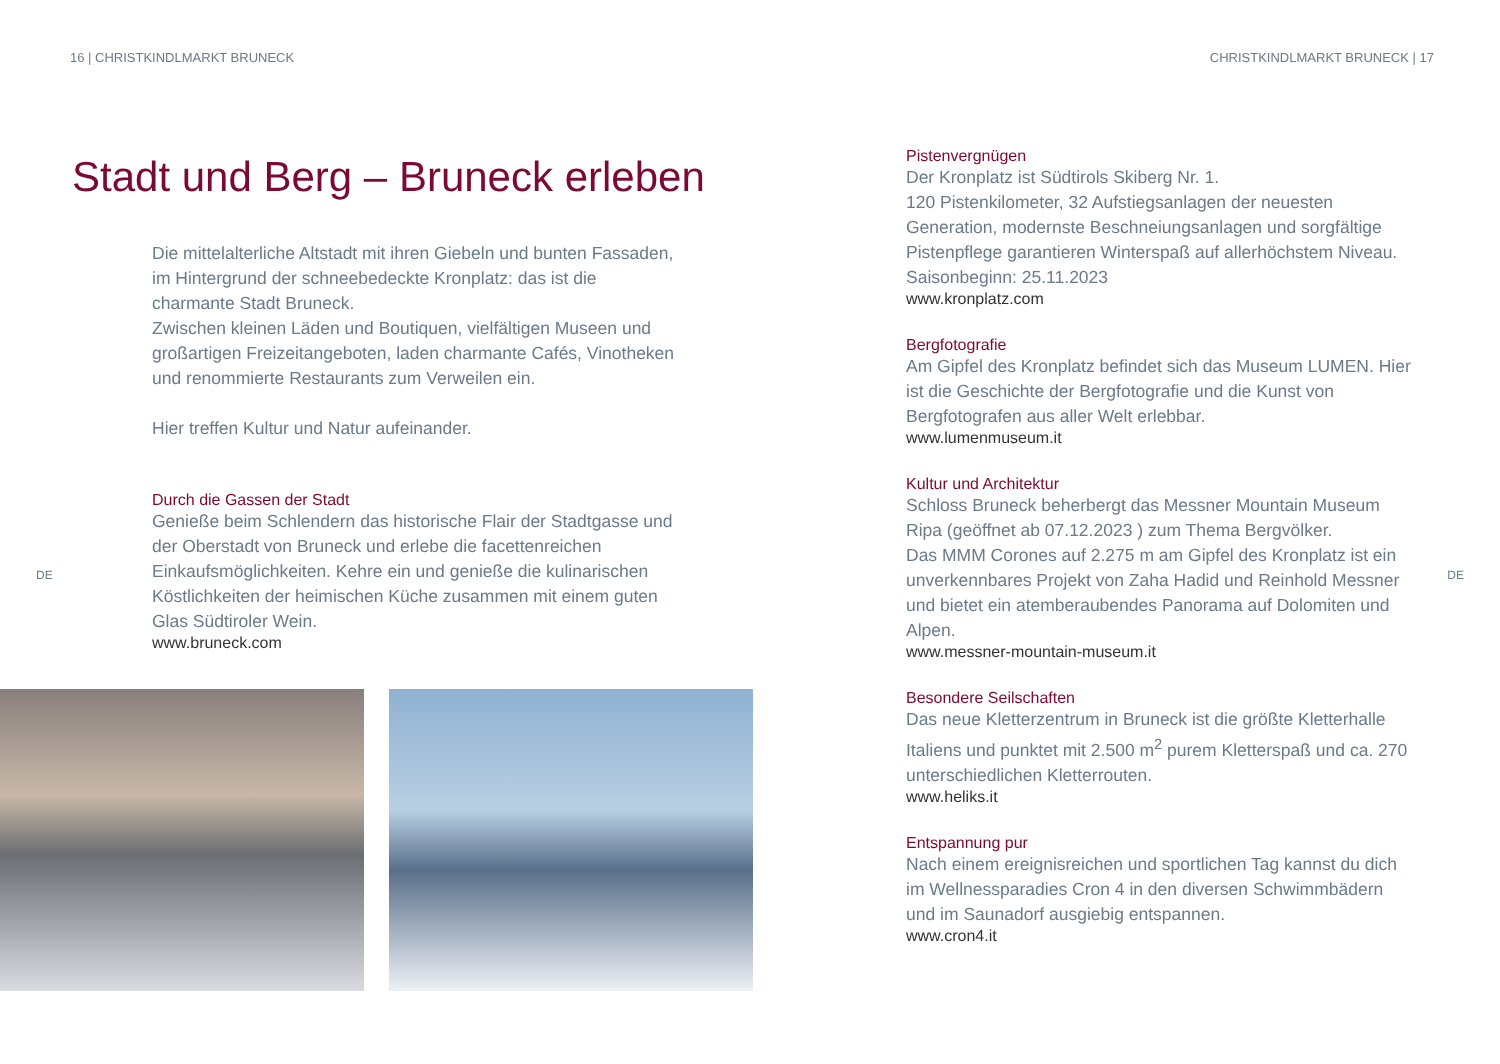16 | CHRISTKINDLMARKT BRUNECK
Stadt und Berg – Bruneck erleben
Die mittelalterliche Altstadt mit ihren Giebeln und bunten Fassaden, im Hintergrund der schneebedeckte Kronplatz: das ist die charmante Stadt Bruneck.
Zwischen kleinen Läden und Boutiquen, vielfältigen Museen und großartigen Freizeitangeboten, laden charmante Cafés, Vinotheken und renommierte Restaurants zum Verweilen ein.
Hier treffen Kultur und Natur aufeinander.
Durch die Gassen der Stadt
Genieße beim Schlendern das historische Flair der Stadtgasse und der Oberstadt von Bruneck und erlebe die facettenreichen Einkaufsmöglichkeiten. Kehre ein und genieße die kulinarischen Köstlichkeiten der heimischen Küche zusammen mit einem guten Glas Südtiroler Wein.
www.bruneck.com
DE
CHRISTKINDLMARKT BRUNECK | 17
Pistenvergnügen
Der Kronplatz ist Südtirols Skiberg Nr. 1.
120 Pistenkilometer, 32 Aufstiegsanlagen der neuesten Generation, modernste Beschneiungsanlagen und sorgfältige Pistenpflege garantieren Winterspaß auf allerhöchstem Niveau. Saisonbeginn: 25.11.2023
www.kronplatz.com
Bergfotografie
Am Gipfel des Kronplatz befindet sich das Museum LUMEN. Hier ist die Geschichte der Bergfotografie und die Kunst von Bergfotografen aus aller Welt erlebbar.
www.lumenmuseum.it
Kultur und Architektur
Schloss Bruneck beherbergt das Messner Mountain Museum Ripa (geöffnet ab 07.12.2023 ) zum Thema Bergvölker.
Das MMM Corones auf 2.275 m am Gipfel des Kronplatz ist ein unverkennbares Projekt von Zaha Hadid und Reinhold Messner und bietet ein atemberaubendes Panorama auf Dolomiten und Alpen.
www.messner-mountain-museum.it
Besondere Seilschaften
Das neue Kletterzentrum in Bruneck ist die größte Kletterhalle Italiens und punktet mit 2.500 m<sup>2</sup> purem Kletterspaß und ca. 270 unterschiedlichen Kletterrouten.
www.heliks.it
Entspannung pur
Nach einem ereignisreichen und sportlichen Tag kannst du dich im Wellnessparadies Cron 4 in den diversen Schwimmbädern und im Saunadorf ausgiebig entspannen.
www.cron4.it
DE